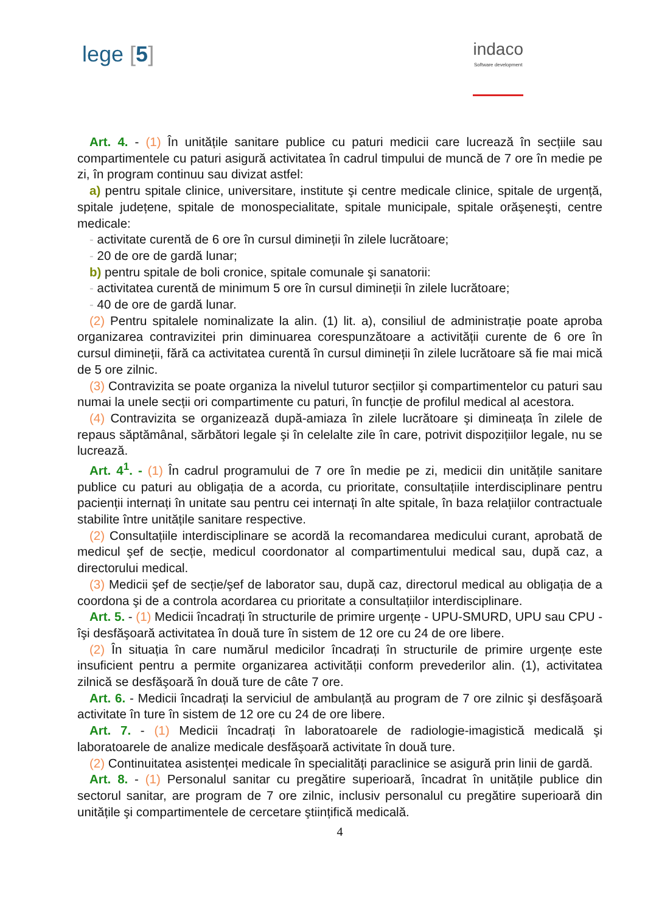lege [5]
indaco
Software development
Art. 4. - (1) În unitățile sanitare publice cu paturi medicii care lucrează în secțiile sau compartimentele cu paturi asigură activitatea în cadrul timpului de muncă de 7 ore în medie pe zi, în program continuu sau divizat astfel:
a) pentru spitale clinice, universitare, institute şi centre medicale clinice, spitale de urgență, spitale județene, spitale de monospecialitate, spitale municipale, spitale orăşeneşti, centre medicale:
- activitate curentă de 6 ore în cursul dimineții în zilele lucrătoare;
- 20 de ore de gardă lunar;
b) pentru spitale de boli cronice, spitale comunale şi sanatorii:
- activitatea curentă de minimum 5 ore în cursul dimineții în zilele lucrătoare;
- 40 de ore de gardă lunar.
(2) Pentru spitalele nominalizate la alin. (1) lit. a), consiliul de administrație poate aproba organizarea contravizitei prin diminuarea corespunzătoare a activității curente de 6 ore în cursul dimineții, fără ca activitatea curentă în cursul dimineții în zilele lucrătoare să fie mai mică de 5 ore zilnic.
(3) Contravizita se poate organiza la nivelul tuturor secțiilor şi compartimentelor cu paturi sau numai la unele secții ori compartimente cu paturi, în funcție de profilul medical al acestora.
(4) Contravizita se organizează după-amiaza în zilele lucrătoare şi dimineața în zilele de repaus săptămânal, sărbători legale şi în celelalte zile în care, potrivit dispozițiilor legale, nu se lucrează.
Art. 4<sup>1</sup>. - (1) În cadrul programului de 7 ore în medie pe zi, medicii din unitățile sanitare publice cu paturi au obligația de a acorda, cu prioritate, consultațiile interdisciplinare pentru pacienții internați în unitate sau pentru cei internați în alte spitale, în baza relațiilor contractuale stabilite între unitățile sanitare respective.
(2) Consultațiile interdisciplinare se acordă la recomandarea medicului curant, aprobată de medicul şef de secție, medicul coordonator al compartimentului medical sau, după caz, a directorului medical.
(3) Medicii şef de secție/şef de laborator sau, după caz, directorul medical au obligația de a coordona şi de a controla acordarea cu prioritate a consultațiilor interdisciplinare.
Art. 5. - (1) Medicii încadrați în structurile de primire urgențe - UPU-SMURD, UPU sau CPU - îşi desfăşoară activitatea în două ture în sistem de 12 ore cu 24 de ore libere.
(2) În situația în care numărul medicilor încadrați în structurile de primire urgențe este insuficient pentru a permite organizarea activității conform prevederilor alin. (1), activitatea zilnică se desfăşoară în două ture de câte 7 ore.
Art. 6. - Medicii încadrați la serviciul de ambulanță au program de 7 ore zilnic şi desfăşoară activitate în ture în sistem de 12 ore cu 24 de ore libere.
Art. 7. - (1) Medicii încadrați în laboratoarele de radiologie-imagistică medicală şi laboratoarele de analize medicale desfăşoară activitate în două ture.
(2) Continuitatea asistenței medicale în specialități paraclinice se asigură prin linii de gardă.
Art. 8. - (1) Personalul sanitar cu pregătire superioară, încadrat în unitățile publice din sectorul sanitar, are program de 7 ore zilnic, inclusiv personalul cu pregătire superioară din unitățile şi compartimentele de cercetare ştiințifică medicală.
4